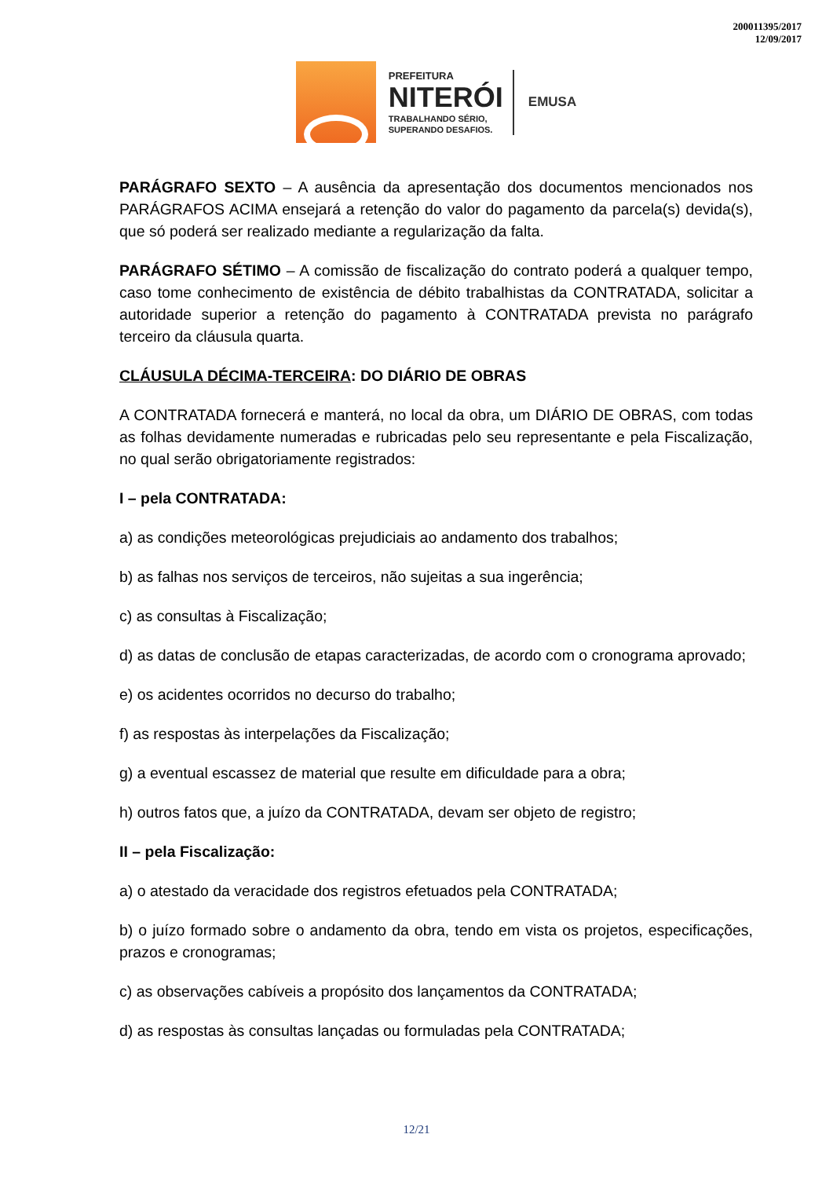200011395/2017
12/09/2017
PREFEITURA
NITERÓI
TRABALHANDO SÉRIO,
SUPERANDO DESAFIOS.
EMUSA
PARÁGRAFO SEXTO – A ausência da apresentação dos documentos mencionados nos PARÁGRAFOS ACIMA ensejará a retenção do valor do pagamento da parcela(s) devida(s), que só poderá ser realizado mediante a regularização da falta.
PARÁGRAFO SÉTIMO – A comissão de fiscalização do contrato poderá a qualquer tempo, caso tome conhecimento de existência de débito trabalhistas da CONTRATADA, solicitar a autoridade superior a retenção do pagamento à CONTRATADA prevista no parágrafo terceiro da cláusula quarta.
CLÁUSULA DÉCIMA-TERCEIRA: DO DIÁRIO DE OBRAS
A CONTRATADA fornecerá e manterá, no local da obra, um DIÁRIO DE OBRAS, com todas as folhas devidamente numeradas e rubricadas pelo seu representante e pela Fiscalização, no qual serão obrigatoriamente registrados:
I – pela CONTRATADA:
a) as condições meteorológicas prejudiciais ao andamento dos trabalhos;
b) as falhas nos serviços de terceiros, não sujeitas a sua ingerência;
c) as consultas à Fiscalização;
d) as datas de conclusão de etapas caracterizadas, de acordo com o cronograma aprovado;
e) os acidentes ocorridos no decurso do trabalho;
f) as respostas às interpelações da Fiscalização;
g) a eventual escassez de material que resulte em dificuldade para a obra;
h) outros fatos que, a juízo da CONTRATADA, devam ser objeto de registro;
II – pela Fiscalização:
a) o atestado da veracidade dos registros efetuados pela CONTRATADA;
b) o juízo formado sobre o andamento da obra, tendo em vista os projetos, especificações, prazos e cronogramas;
c) as observações cabíveis a propósito dos lançamentos da CONTRATADA;
d) as respostas às consultas lançadas ou formuladas pela CONTRATADA;
12/21